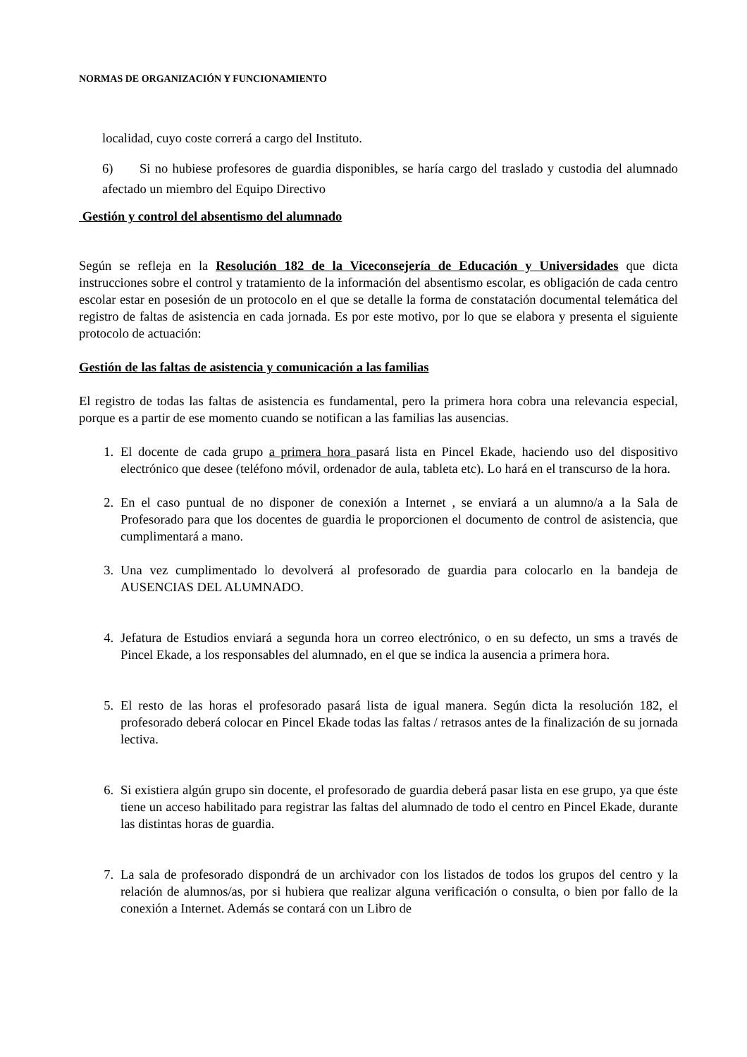NORMAS DE ORGANIZACIÓN Y FUNCIONAMIENTO
localidad, cuyo coste correrá a cargo del Instituto.
6) Si no hubiese profesores de guardia disponibles, se haría cargo del traslado y custodia del alumnado afectado un miembro del Equipo Directivo
Gestión y control del absentismo del alumnado
Según se refleja en la Resolución 182 de la Viceconsejería de Educación y Universidades que dicta instrucciones sobre el control y tratamiento de la información del absentismo escolar, es obligación de cada centro escolar estar en posesión de un protocolo en el que se detalle la forma de constatación documental telemática del registro de faltas de asistencia en cada jornada. Es por este motivo, por lo que se elabora y presenta el siguiente protocolo de actuación:
Gestión de las faltas de asistencia y comunicación a las familias
El registro de todas las faltas de asistencia es fundamental, pero la primera hora cobra una relevancia especial, porque es a partir de ese momento cuando se notifican a las familias las ausencias.
1. El docente de cada grupo a primera hora pasará lista en Pincel Ekade, haciendo uso del dispositivo electrónico que desee (teléfono móvil, ordenador de aula, tableta etc). Lo hará en el transcurso de la hora.
2. En el caso puntual de no disponer de conexión a Internet , se enviará a un alumno/a a la Sala de Profesorado para que los docentes de guardia le proporcionen el documento de control de asistencia, que cumplimentará a mano.
3. Una vez cumplimentado lo devolverá al profesorado de guardia para colocarlo en la bandeja de AUSENCIAS DEL ALUMNADO.
4. Jefatura de Estudios enviará a segunda hora un correo electrónico, o en su defecto, un sms a través de Pincel Ekade, a los responsables del alumnado, en el que se indica la ausencia a primera hora.
5. El resto de las horas el profesorado pasará lista de igual manera. Según dicta la resolución 182, el profesorado deberá colocar en Pincel Ekade todas las faltas / retrasos antes de la finalización de su jornada lectiva.
6. Si existiera algún grupo sin docente, el profesorado de guardia deberá pasar lista en ese grupo, ya que éste tiene un acceso habilitado para registrar las faltas del alumnado de todo el centro en Pincel Ekade, durante las distintas horas de guardia.
7. La sala de profesorado dispondrá de un archivador con los listados de todos los grupos del centro y la relación de alumnos/as, por si hubiera que realizar alguna verificación o consulta, o bien por fallo de la conexión a Internet. Además se contará con un Libro de